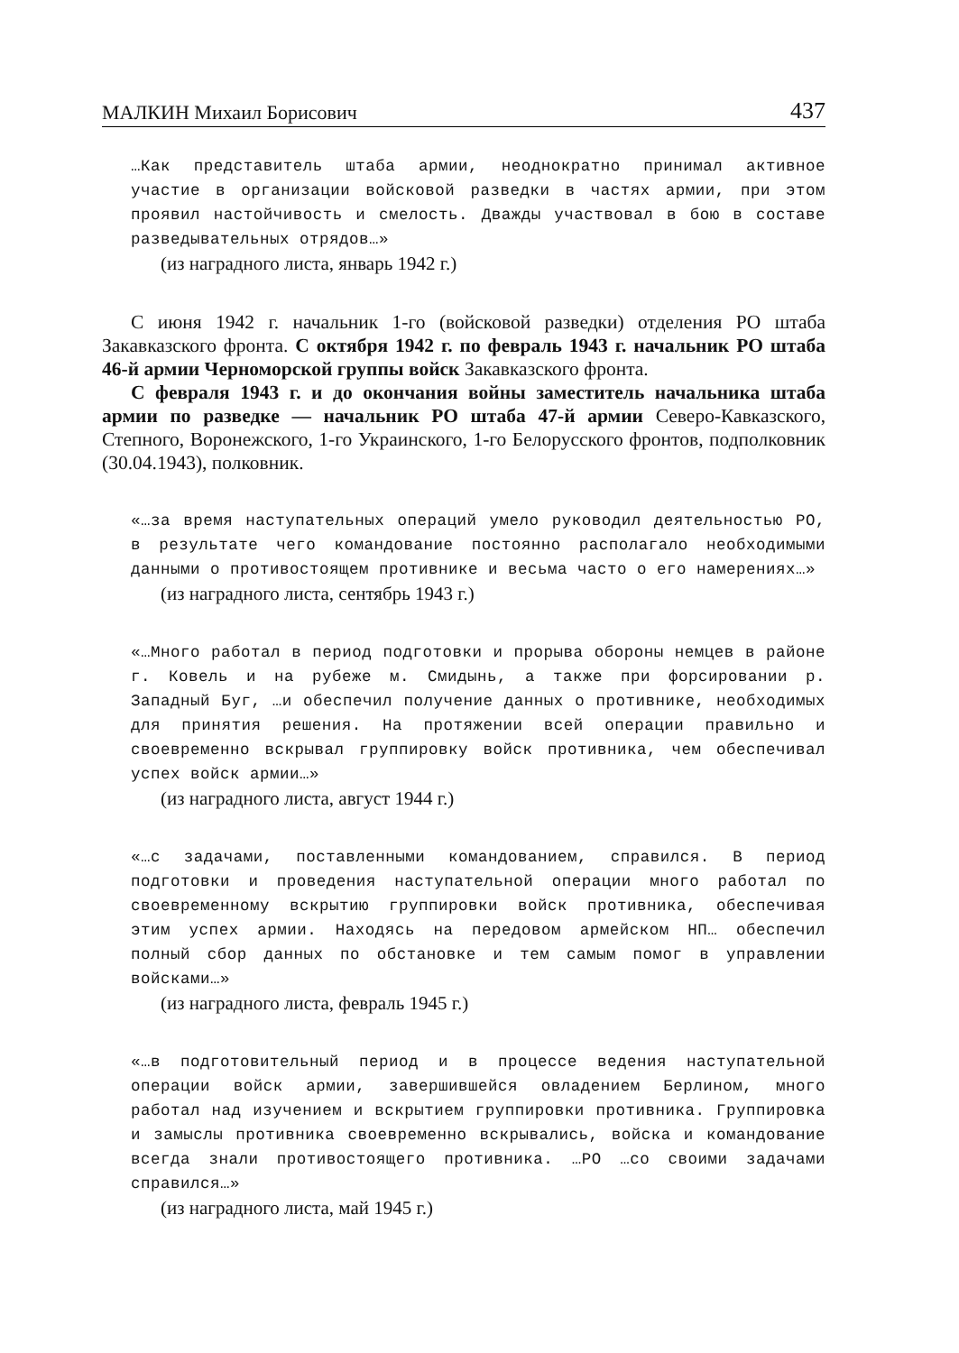МАЛКИН Михаил Борисович 437
…Как представитель штаба армии, неоднократно принимал активное участие в организации войсковой разведки в частях армии, при этом проявил настойчивость и смелость. Дважды участвовал в бою в составе разведывательных отрядов…»
(из наградного листа, январь 1942 г.)
С июня 1942 г. начальник 1-го (войсковой разведки) отделения РО штаба Закавказского фронта. С октября 1942 г. по февраль 1943 г. начальник РО штаба 46-й армии Черноморской группы войск Закавказского фронта.
С февраля 1943 г. и до окончания войны заместитель начальника штаба армии по разведке — начальник РО штаба 47-й армии Северо-Кавказского, Степного, Воронежского, 1-го Украинского, 1-го Белорусского фронтов, подполковник (30.04.1943), полковник.
«…за время наступательных операций умело руководил деятельностью РО, в результате чего командование постоянно располагало необходимыми данными о противостоящем противнике и весьма часто о его намерениях…»
(из наградного листа, сентябрь 1943 г.)
«…Много работал в период подготовки и прорыва обороны немцев в районе г. Ковель и на рубеже м. Смидынь, а также при форсировании р. Западный Буг, …и обеспечил получение данных о противнике, необходимых для принятия решения. На протяжении всей операции правильно и своевременно вскрывал группировку войск противника, чем обеспечивал успех войск армии…»
(из наградного листа, август 1944 г.)
«…с задачами, поставленными командованием, справился. В период подготовки и проведения наступательной операции много работал по своевременному вскрытию группировки войск противника, обеспечивая этим успех армии. Находясь на передовом армейском НП… обеспечил полный сбор данных по обстановке и тем самым помог в управлении войсками…»
(из наградного листа, февраль 1945 г.)
«…в подготовительный период и в процессе ведения наступательной операции войск армии, завершившейся овладением Берлином, много работал над изучением и вскрытием группировки противника. Группировка и замыслы противника своевременно вскрывались, войска и командование всегда знали противостоящего противника. …РО …со своими задачами справился…»
(из наградного листа, май 1945 г.)